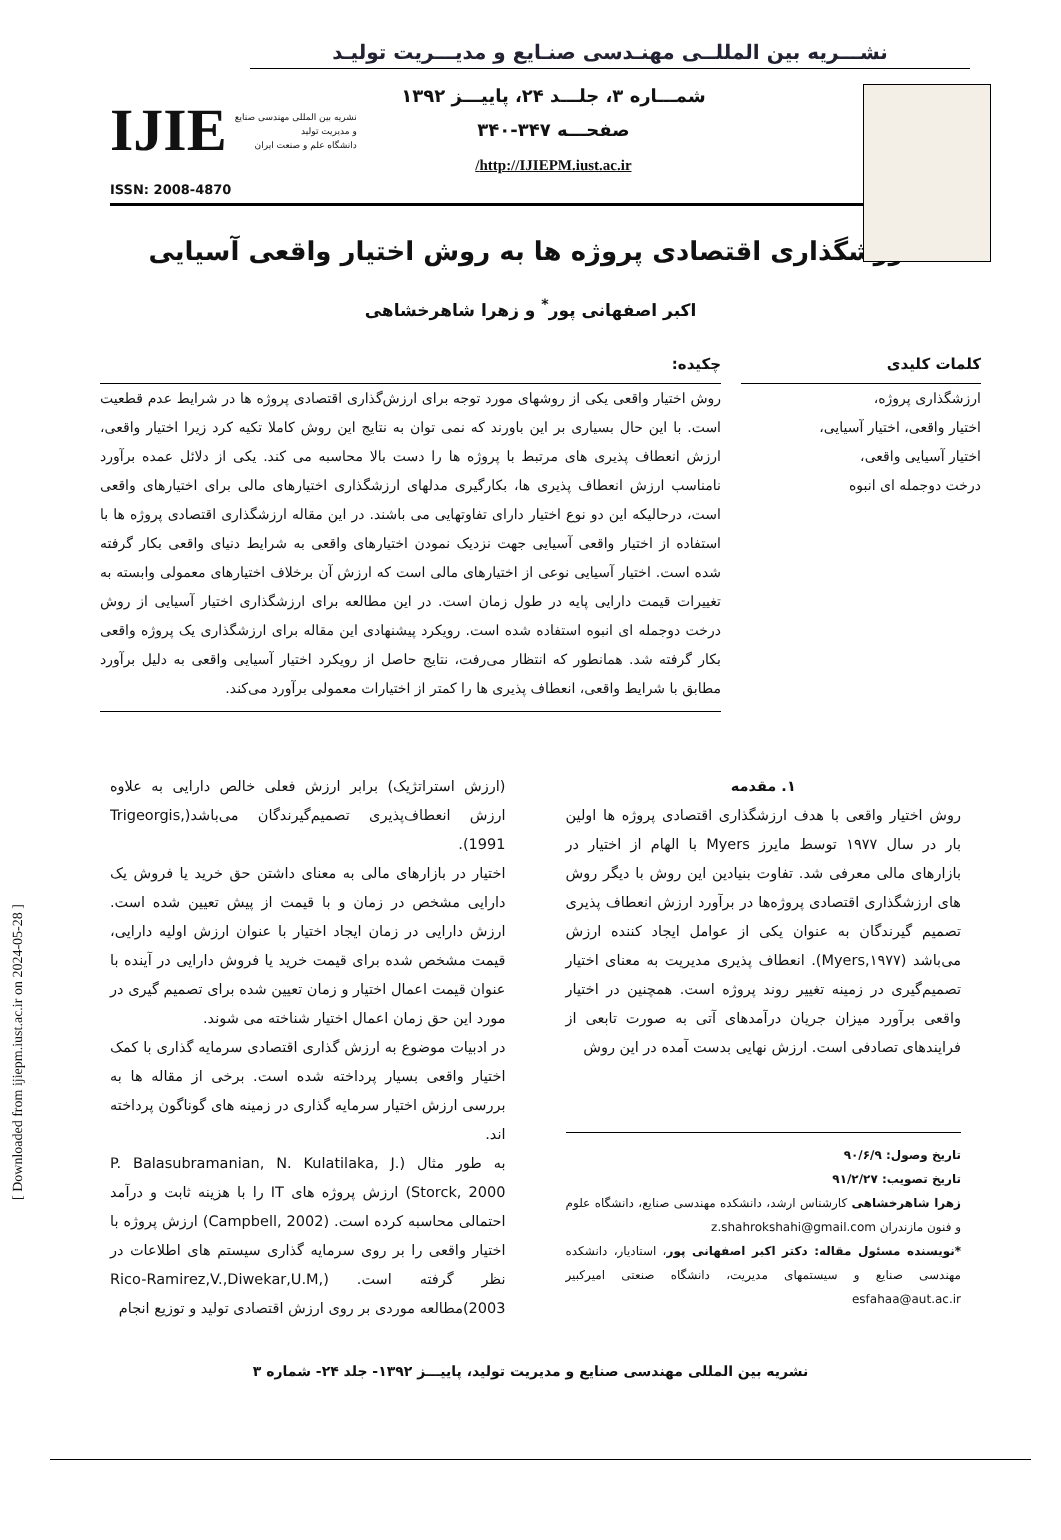[ Downloaded from ijiepm.iust.ac.ir on 2024-05-28 ]
نشـــریه بین المللــی مهنـدسی صنـایع و مدیـــریت تولیـد
شمـــاره ۳، جلـــد ۲۴، پاییـــز ۱۳۹۲
صفحـــه ۳۴۷-۳۴۰
http://IJIEPM.iust.ac.ir/
نشریه بین المللی مهندسی صنایع
و مدیریت تولید
دانشگاه علم و صنعت ایران
IJIE
ISSN: 2008-4870
ارزشگذاری اقتصادی پروژه ها به روش اختیار واقعی آسیایی
اکبر اصفهانی پور<sup>*</sup> و زهرا شاهرخشاهی
کلمات کلیدی
ارزشگذاری پروژه،
اختیار واقعی، اختیار آسیایی،
اختیار آسیایی واقعی،
درخت دوجمله ای انبوه
چکیده:
روش اختیار واقعی یکی از روشهای مورد توجه برای ارزش‌گذاری اقتصادی پروژه ها در شرایط عدم قطعیت است. با این حال بسیاری بر این باورند که نمی توان به نتایج این روش کاملا تکیه کرد زیرا اختیار واقعی، ارزش انعطاف پذیری های مرتبط با پروژه ها را دست بالا محاسبه می کند. یکی از دلائل عمده برآورد نامناسب ارزش انعطاف پذیری ها، بکارگیری مدلهای ارزشگذاری اختیارهای مالی برای اختیارهای واقعی است، درحالیکه این دو نوع اختیار دارای تفاوتهایی می باشند. در این مقاله ارزشگذاری اقتصادی پروژه ها با استفاده از اختیار واقعی آسیایی جهت نزدیک نمودن اختیارهای واقعی به شرایط دنیای واقعی بکار گرفته شده است. اختیار آسیایی نوعی از اختیارهای مالی است که ارزش آن برخلاف اختیارهای معمولی وابسته به تغییرات قیمت دارایی پایه در طول زمان است. در این مطالعه برای ارزشگذاری اختیار آسیایی از روش درخت دوجمله ای انبوه استفاده شده است. رویکرد پیشنهادی این مقاله برای ارزشگذاری یک پروژه واقعی بکار گرفته شد. همانطور که انتظار می‌رفت، نتایج حاصل از رویکرد اختیار آسیایی واقعی به دلیل برآورد مطابق با شرایط واقعی، انعطاف پذیری ها را کمتر از اختیارات معمولی برآورد می‌کند.
۱. مقدمه
روش اختیار واقعی با هدف ارزشگذاری اقتصادی پروژه ها اولین بار در سال ۱۹۷۷ توسط مایرز Myers با الهام از اختیار در بازارهای مالی معرفی شد. تفاوت بنیادین این روش با دیگر روش های ارزشگذاری اقتصادی پروژه‌ها در برآورد ارزش انعطاف پذیری تصمیم گیرندگان به عنوان یکی از عوامل ایجاد کننده ارزش می‌باشد (Myers,۱۹۷۷). انعطاف پذیری مدیریت به معنای اختیار تصمیم‌گیری در زمینه تغییر روند پروژه است. همچنین در اختیار واقعی برآورد میزان جریان درآمدهای آتی به صورت تابعی از فرایندهای تصادفی است. ارزش نهایی بدست آمده در این روش
تاریخ وصول: ۹۰/۶/۹
تاریخ تصویب: ۹۱/۲/۲۷
زهرا شاهرخشاهی کارشناس ارشد، دانشکده مهندسی صنایع، دانشگاه علوم و فنون مازندران z.shahrokshahi@gmail.com
*نویسنده مسئول مقاله: دکتر اکبر اصفهانی پور، استادیار، دانشکده مهندسی صنایع و سیستمهای مدیریت، دانشگاه صنعتی امیرکبیر esfahaa@aut.ac.ir
(ارزش استراتژیک) برابر ارزش فعلی خالص دارایی به علاوه ارزش انعطاف‌پذیری تصمیم‌گیرندگان می‌باشد(Trigeorgis, 1991).
اختیار در بازارهای مالی به معنای داشتن حق خرید یا فروش یک دارایی مشخص در زمان و با قیمت از پیش تعیین شده است. ارزش دارایی در زمان ایجاد اختیار با عنوان ارزش اولیه دارایی، قیمت مشخص شده برای قیمت خرید یا فروش دارایی در آینده با عنوان قیمت اعمال اختیار و زمان تعیین شده برای تصمیم گیری در مورد این حق زمان اعمال اختیار شناخته می شوند.
در ادبیات موضوع به ارزش گذاری اقتصادی سرمایه گذاری با کمک اختیار واقعی بسیار پرداخته شده است. برخی از مقاله ها به بررسی ارزش اختیار سرمایه گذاری در زمینه های گوناگون پرداخته اند.
به طور مثال (P. Balasubramanian, N. Kulatilaka, J. Storck, 2000) ارزش پروژه های IT را با هزینه ثابت و درآمد احتمالی محاسبه کرده است. (Campbell, 2002) ارزش پروژه با اختیار واقعی را بر روی سرمایه گذاری سیستم های اطلاعات در نظر گرفته است. (Rico-Ramirez,V.,Diwekar,U.M, 2003)مطالعه موردی بر روی ارزش اقتصادی تولید و توزیع انجام
نشریه بین المللی مهندسی صنایع و مدیریت تولید، پاییـــز ۱۳۹۲- جلد ۲۴- شماره ۳